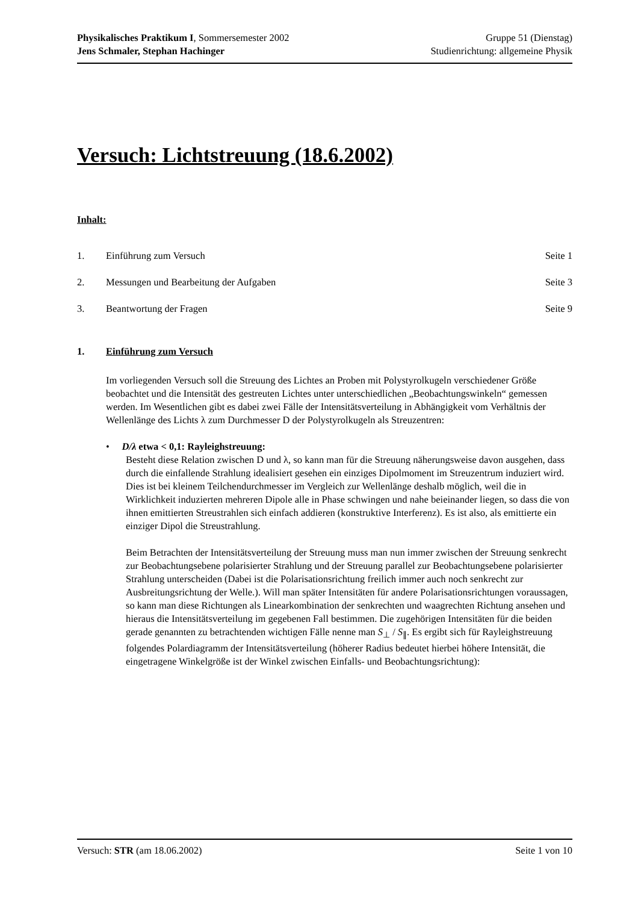Physikalisches Praktikum I, Sommersemester 2002 Gruppe 51 (Dienstag)
Jens Schmaler, Stephan Hachinger Studienrichtung: allgemeine Physik
Versuch: Lichtstreuung (18.6.2002)
Inhalt:
1. Einführung zum Versuch Seite 1
2. Messungen und Bearbeitung der Aufgaben Seite 3
3. Beantwortung der Fragen Seite 9
1. Einführung zum Versuch
Im vorliegenden Versuch soll die Streuung des Lichtes an Proben mit Polystyrolkugeln verschiedener Größe beobachtet und die Intensität des gestreuten Lichtes unter unterschiedlichen „Beobachtungswinkeln“ gemessen werden. Im Wesentlichen gibt es dabei zwei Fälle der Intensitätsverteilung in Abhängigkeit vom Verhältnis der Wellenlänge des Lichts λ zum Durchmesser D der Polystyrolkugeln als Streuzentren:
• D/λ etwa < 0,1: Rayleighstreuung:
Besteht diese Relation zwischen D und λ, so kann man für die Streuung näherungsweise davon ausgehen, dass durch die einfallende Strahlung idealisiert gesehen ein einziges Dipolmoment im Streuzentrum induziert wird. Dies ist bei kleinem Teilchendurchmesser im Vergleich zur Wellenlänge deshalb möglich, weil die in Wirklichkeit induzierten mehreren Dipole alle in Phase schwingen und nahe beieinander liegen, so dass die von ihnen emittierten Streustrahlen sich einfach addieren (konstruktive Interferenz). Es ist also, als emittierte ein einziger Dipol die Streustrahlung.
Beim Betrachten der Intensitätsverteilung der Streuung muss man nun immer zwischen der Streuung senkrecht zur Beobachtungsebene polarisierter Strahlung und der Streuung parallel zur Beobachtungsebene polarisierter Strahlung unterscheiden (Dabei ist die Polarisationsrichtung freilich immer auch noch senkrecht zur Ausbreitungsrichtung der Welle.). Will man später Intensitäten für andere Polarisationsrichtungen voraussagen, so kann man diese Richtungen als Linearkombination der senkrechten und waagrechten Richtung ansehen und hieraus die Intensitätsverteilung im gegebenen Fall bestimmen. Die zugehörigen Intensitäten für die beiden gerade genannten zu betrachtenden wichtigen Fälle nenne man S<sub>⊥</sub> / S<sub>∥</sub>. Es ergibt sich für Rayleighstreuung folgendes Polardiagramm der Intensitätsverteilung (höherer Radius bedeutet hierbei höhere Intensität, die eingetragene Winkelgröße ist der Winkel zwischen Einfalls- und Beobachtungsrichtung):
Versuch: STR (am 18.06.2002) Seite 1 von 10